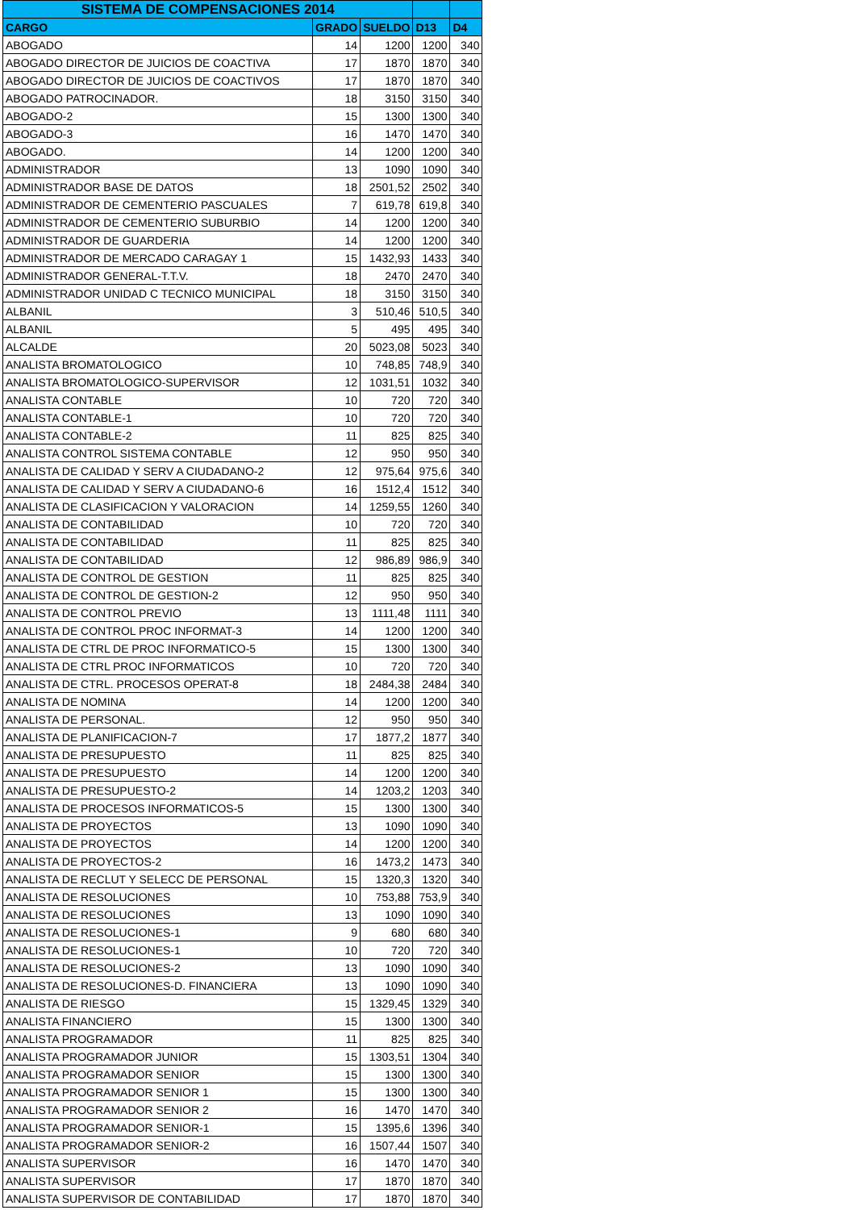| SISTEMA DE COMPENSACIONES 2014 | | | | |
| --- | --- | --- | --- | --- |
| CARGO | GRADO | SUELDO | D13 | D4 |
| ABOGADO | 14 | 1200 | 1200 | 340 |
| ABOGADO DIRECTOR DE JUICIOS DE COACTIVA | 17 | 1870 | 1870 | 340 |
| ABOGADO DIRECTOR DE JUICIOS DE COACTIVOS | 17 | 1870 | 1870 | 340 |
| ABOGADO PATROCINADOR. | 18 | 3150 | 3150 | 340 |
| ABOGADO-2 | 15 | 1300 | 1300 | 340 |
| ABOGADO-3 | 16 | 1470 | 1470 | 340 |
| ABOGADO. | 14 | 1200 | 1200 | 340 |
| ADMINISTRADOR | 13 | 1090 | 1090 | 340 |
| ADMINISTRADOR BASE DE DATOS | 18 | 2501,52 | 2502 | 340 |
| ADMINISTRADOR DE CEMENTERIO PASCUALES | 7 | 619,78 | 619,8 | 340 |
| ADMINISTRADOR DE CEMENTERIO SUBURBIO | 14 | 1200 | 1200 | 340 |
| ADMINISTRADOR DE GUARDERIA | 14 | 1200 | 1200 | 340 |
| ADMINISTRADOR DE MERCADO CARAGAY 1 | 15 | 1432,93 | 1433 | 340 |
| ADMINISTRADOR GENERAL-T.T.V. | 18 | 2470 | 2470 | 340 |
| ADMINISTRADOR UNIDAD C TECNICO MUNICIPAL | 18 | 3150 | 3150 | 340 |
| ALBANIL | 3 | 510,46 | 510,5 | 340 |
| ALBANIL | 5 | 495 | 495 | 340 |
| ALCALDE | 20 | 5023,08 | 5023 | 340 |
| ANALISTA BROMATOLOGICO | 10 | 748,85 | 748,9 | 340 |
| ANALISTA BROMATOLOGICO-SUPERVISOR | 12 | 1031,51 | 1032 | 340 |
| ANALISTA CONTABLE | 10 | 720 | 720 | 340 |
| ANALISTA CONTABLE-1 | 10 | 720 | 720 | 340 |
| ANALISTA CONTABLE-2 | 11 | 825 | 825 | 340 |
| ANALISTA CONTROL SISTEMA CONTABLE | 12 | 950 | 950 | 340 |
| ANALISTA DE CALIDAD Y SERV A CIUDADANO-2 | 12 | 975,64 | 975,6 | 340 |
| ANALISTA DE CALIDAD Y SERV A CIUDADANO-6 | 16 | 1512,4 | 1512 | 340 |
| ANALISTA DE CLASIFICACION Y VALORACION | 14 | 1259,55 | 1260 | 340 |
| ANALISTA DE CONTABILIDAD | 10 | 720 | 720 | 340 |
| ANALISTA DE CONTABILIDAD | 11 | 825 | 825 | 340 |
| ANALISTA DE CONTABILIDAD | 12 | 986,89 | 986,9 | 340 |
| ANALISTA DE CONTROL DE GESTION | 11 | 825 | 825 | 340 |
| ANALISTA DE CONTROL DE GESTION-2 | 12 | 950 | 950 | 340 |
| ANALISTA DE CONTROL PREVIO | 13 | 1111,48 | 1111 | 340 |
| ANALISTA DE CONTROL PROC INFORMAT-3 | 14 | 1200 | 1200 | 340 |
| ANALISTA DE CTRL DE PROC INFORMATICO-5 | 15 | 1300 | 1300 | 340 |
| ANALISTA DE CTRL PROC INFORMATICOS | 10 | 720 | 720 | 340 |
| ANALISTA DE CTRL. PROCESOS OPERAT-8 | 18 | 2484,38 | 2484 | 340 |
| ANALISTA DE NOMINA | 14 | 1200 | 1200 | 340 |
| ANALISTA DE PERSONAL. | 12 | 950 | 950 | 340 |
| ANALISTA DE PLANIFICACION-7 | 17 | 1877,2 | 1877 | 340 |
| ANALISTA DE PRESUPUESTO | 11 | 825 | 825 | 340 |
| ANALISTA DE PRESUPUESTO | 14 | 1200 | 1200 | 340 |
| ANALISTA DE PRESUPUESTO-2 | 14 | 1203,2 | 1203 | 340 |
| ANALISTA DE PROCESOS INFORMATICOS-5 | 15 | 1300 | 1300 | 340 |
| ANALISTA DE PROYECTOS | 13 | 1090 | 1090 | 340 |
| ANALISTA DE PROYECTOS | 14 | 1200 | 1200 | 340 |
| ANALISTA DE PROYECTOS-2 | 16 | 1473,2 | 1473 | 340 |
| ANALISTA DE RECLUT Y SELECC DE PERSONAL | 15 | 1320,3 | 1320 | 340 |
| ANALISTA DE RESOLUCIONES | 10 | 753,88 | 753,9 | 340 |
| ANALISTA DE RESOLUCIONES | 13 | 1090 | 1090 | 340 |
| ANALISTA DE RESOLUCIONES-1 | 9 | 680 | 680 | 340 |
| ANALISTA DE RESOLUCIONES-1 | 10 | 720 | 720 | 340 |
| ANALISTA DE RESOLUCIONES-2 | 13 | 1090 | 1090 | 340 |
| ANALISTA DE RESOLUCIONES-D. FINANCIERA | 13 | 1090 | 1090 | 340 |
| ANALISTA DE RIESGO | 15 | 1329,45 | 1329 | 340 |
| ANALISTA FINANCIERO | 15 | 1300 | 1300 | 340 |
| ANALISTA PROGRAMADOR | 11 | 825 | 825 | 340 |
| ANALISTA PROGRAMADOR JUNIOR | 15 | 1303,51 | 1304 | 340 |
| ANALISTA PROGRAMADOR SENIOR | 15 | 1300 | 1300 | 340 |
| ANALISTA PROGRAMADOR SENIOR 1 | 15 | 1300 | 1300 | 340 |
| ANALISTA PROGRAMADOR SENIOR 2 | 16 | 1470 | 1470 | 340 |
| ANALISTA PROGRAMADOR SENIOR-1 | 15 | 1395,6 | 1396 | 340 |
| ANALISTA PROGRAMADOR SENIOR-2 | 16 | 1507,44 | 1507 | 340 |
| ANALISTA SUPERVISOR | 16 | 1470 | 1470 | 340 |
| ANALISTA SUPERVISOR | 17 | 1870 | 1870 | 340 |
| ANALISTA SUPERVISOR DE CONTABILIDAD | 17 | 1870 | 1870 | 340 |